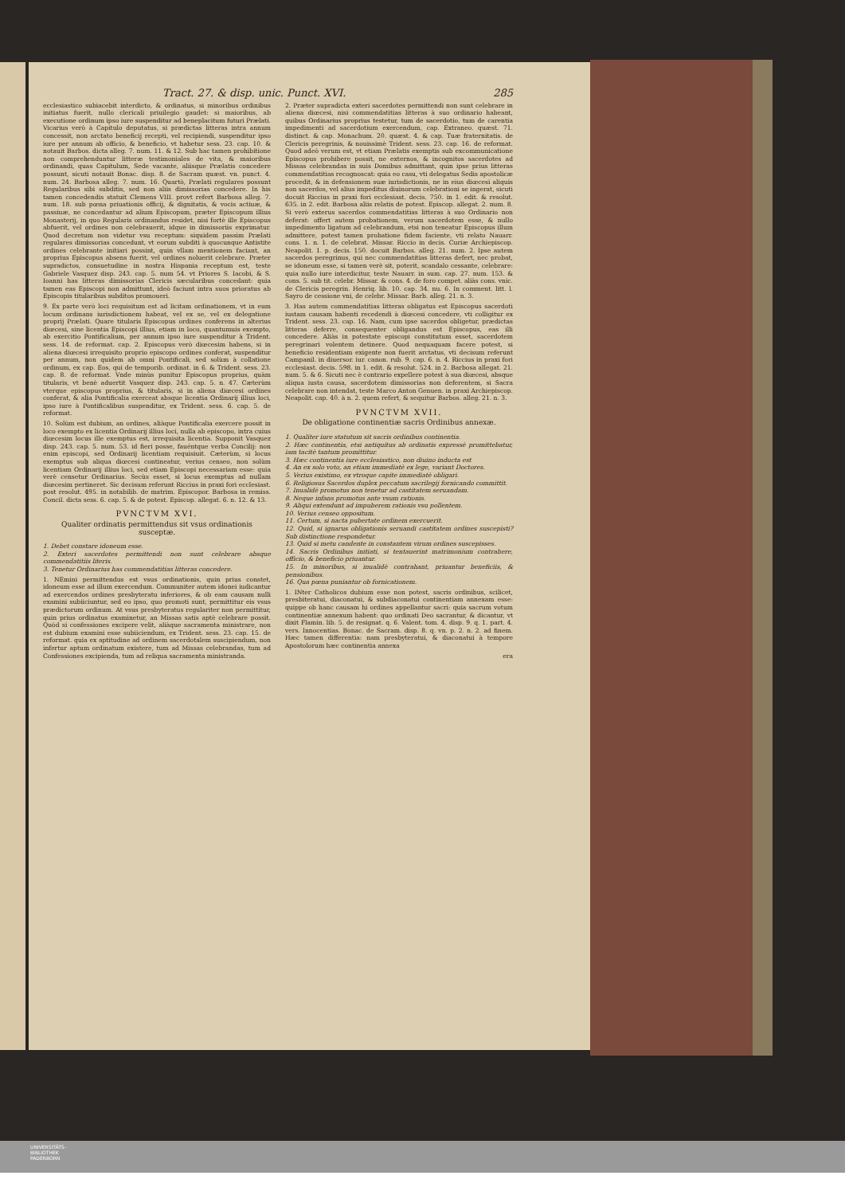Tract. 27. & disp. unic. Punct. XVI. 285
ecclesiastico subiacebit interdicto, & ordinatus, si minoribus ordinibus initiatus fuerit, nullo clericali priuilegio gaudet: si maioribus, ab executione ordinum ipso iure suspenditur ad beneplacitum futuri Prælati. Vicarius verò à Capitulo deputatus, si prædictas litteras intra annum concessit, non arctato beneficij recepti, vel recipiendi, suspenditur ipso iure per annum ab officio, & beneficio, vt habetur sess. 23. cap. 10. & notauit Barbos. dicta alleg. 7. num. 11. & 12. Sub hac tamen prohibitione non comprehenduntur litteræ testimoniales de vita, & maioribus ordinandi, quas Capitulum, Sede vacante, aliisque Prælatis concedere possunt, sicuti notauit Bonac. disp. 8. de Sacram quæst. vn. punct. 4. num. 24. Barbosa alleg. 7. num. 16. Quartò, Prælati regulares possunt Regularibus sibi subditis, sed non aliis dimissorias concedere. In his tamen concedendis statuit Clemens VIII. provt refert Barbosa alleg. 7. num. 18. sub pœna priuationis officij, & dignitatis, & vocis actiuæ, & passiuæ, ne concedantur ad alium Episcopum, præter Episcopum illius Monasterij, in quo Regularis ordinandus residet, nisi fortè ille Episcopus abfuerit, vel ordines non celebrauerit, idque in dimissoriis exprimatur. Quod decretum non videtur vsu receptum: siquidem passim Prælati regulares dimissorias concedunt, vt eorum subditi à quocunque Antistite ordines celebrante initiari possint, quin vllam mentionem faciant, an proprius Episcopus absens fuerit, vel ordines noluerit celebrare. Præter supradictos, consuetudine in nostra Hispania receptum est, teste Gabriele Vasquez disp. 243. cap. 5. num 54. vt Priores S. Iacobi, & S. Ioanni has litteras dimissorias Clericis sæcularibus concedant: quia tamen eas Episcopi non admittunt, ideò faciunt intra suos prioratus ab Episcopis titularibus subditos promoueri.
9. Ex parte verò loci requisitum est ad licitam ordinationem, vt in eum locum ordinans iurisdictionem habeat, vel ex se, vel ex delegatione proprij Prælati. Quare titularis Episcopus ordines conferens in alterius diœcesi, sine licentia Episcopi illius, etiam in loco, quantumuis exempto, ab exercitio Pontificalium, per annum ipso iure suspenditur à Trident. sess. 14. de reformat. cap. 2. Episcopus verò diœcesim habens, si in aliena diœcesi irrequisito proprio episcopo ordines conferat, suspenditur per annum, non quidem ab omni Pontificali, sed solùm à collatione ordinum, ex cap. Eos, qui de temporib. ordinat. in 6. & Trident. sess. 23. cap. 8. de reformat. Vnde minùs punitur Episcopus proprius, quàm titularis, vt benè aduertit Vasquez disp. 243. cap. 5. n. 47. Cæterùm vterque episcopus proprius, & titularis, si in aliena diœcesi ordines conferat, & alia Pontificalia exerceat absque licentia Ordinarij illius loci, ipso iure à Pontificalibus suspenditur, ex Trident. sess. 6. cap. 5. de reformat.
10. Solùm est dubium, an ordines, aliàque Pontificalia exercere possit in loco exempto ex licentia Ordinarij illius loci, nulla ab episcopo, intra cuius diœcesim locus ille exemptus est, irrequisita licentia. Supponit Vasquez disp. 243. cap. 5. num. 53. id fieri posse, fauéntque verba Concilij: non enim episcopi, sed Ordinarij licentiam requisiuit. Cæterùm, si locus exemptus sub aliqua diœcesi contineatur, verius censeo, non solùm licentiam Ordinarij illius loci, sed etiam Episcopi necessariam esse: quia verè censetur Ordinarius. Secùs esset, si locus exemptus ad nullam diœcesim pertineret. Sic decisum referunt Riccius in praxi fori ecclesiast. post resolut. 495. in notabilib. de matrim. Episcopor. Barbosa in remiss. Concil. dicta sess. 6. cap. 5. & de potest. Episcop. allegat. 6. n. 12. & 13.
PVNCTVM XVI.
Qualiter ordinatis permittendus sit vsus ordinationis susceptæ.
1. Debet constare idoneum esse.
2. Exteri sacerdotes permittendi non sunt celebrare absque commendatitiis literis.
3. Tenetur Ordinarius has commendatitias litteras concedere.
1. NEmini permittendus est vsus ordinationis, quin prius constet, idoneum esse ad illum exercendum. Communiter autem idonei iudicantur ad exercendos ordines presbyteratu inferiores, & ob eam causam nulli examini subiiciuntur, sed eo ipso, quo promoti sunt, permittitur eis vsus prædictorum ordinum. At vsus presbyteratus regulariter non permittitur, quin prius ordinatus examinetur, an Missas satis aptè celebrare possit. Quòd si confessiones excipere velit, aliàque sacramenta ministrare, non est dubium examini esse subiiciendum, ex Trident. sess. 23. cap. 15. de reformat. quia ex aptitudine ad ordinem sacerdotalem suscipiendum, non infertur aptum ordinatum existere, tum ad Missas celebrandas, tum ad Confessiones excipienda, tum ad reliqua sacramenta ministranda.
2. Præter supradicta exteri sacerdotes permittendi non sunt celebrare in aliena diœcesi, nisi commendatitias litteras à suo ordinario habeant, quibus Ordinarius proprius testetur, tum de sacerdotio, tum de carentia impedimenti ad sacerdotium exercendum, cap. Extraneo. quæst. 71. distinct. & cap. Monachum. 20. quæst. 4. & cap. Tuæ fraternitatis. de Clericis peregrinis, & nouissimè Trident. sess. 23. cap. 16. de reformat. Quod adeò verum est, vt etiam Prælatis exemptis sub excommunicatione Episcopus prohibere possit, ne externos, & incognitos sacerdotes ad Missas celebrandas in suis Domibus admittant, quin ipse prius litteras commendatitias recognoscat: quia eo casu, vti delegatus Sedis apostolicæ procedit, & in defensionem suæ iurisdictionis, ne in eius diœcesi aliquis non sacerdos, vel alius impeditus diuinorum celebrationi se ingerat, sicuti docuit Riccius in praxi fori ecclesiast. decis. 750. in 1. edit. & resolut. 635. in 2. edit. Barbosa aliis relatis de potest. Episcop. allegat. 2. num. 8. Si verò exterus sacerdos commendatitias litteras à suo Ordinario non deferat: offert autem probationem, verum sacerdotem esse, & nullo impedimento ligatum ad celebrandum, etsi non teneatur Episcopus illum admittere, potest tamen probatione fidem faciente, vti relato Nauarr. cons. 1. n. 1. de celebrat. Missar. Riccio in decis. Curiæ Archiepiscop. Neapolit. 1. p. decis. 150. docuit Barbos. alleg. 21. num. 2. Ipse autem sacerdos peregrinus, qui nec commendatitias litteras defert, nec probat, se idoneum esse, si tamen verè sit, poterit, scandalo cessante, celebrare: quia nullo iure interdicitur, teste Nauarr. in sum. cap. 27. num. 153. & cons. 5. sub tit. celebr. Missar. & cons. 4. de foro compet. aliàs cons. vnic. de Clericis peregrin. Henriq. lib. 10. cap. 34. nu. 6. In comment. litt. l. Sayro de cessione vni, de celebr. Missar. Barb. alleg. 21. n. 3.
3. Has autem commendatitias litteras obligatus est Episcopus sacerdoti iustam causam habenti recedendi à diœcesi concedere, vti colligitur ex Trident. sess. 23. cap. 16. Nam, cum ipse sacerdos obligetur, prædictas litteras deferre, consequenter obligandus est Episcopus, eas illi concedere. Aliàs in potestate episcopi constitutum esset, sacerdotem peregrinari volentem detinere. Quod nequaquam facere potest, si beneficio residentiam exigente non fuerit arctatus, vti decisum referunt Campanil. in diuersor. iur. canon. rub. 9. cap. 6. n. 4. Riccius in praxi fori ecclesiast. decis. 598. in 1. edit. & resolut. 524. in 2. Barbosa allegat. 21. num. 5. & 6. Sicuti nec è contrario expellere potest à sua diœcesi, absque aliqua iusta causa, sacerdotem dimissorias non deferentem, si Sacra celebrare non intendat, teste Marco Anton Genuen. in praxi Archiepiscop. Neapolit. cap. 40. à n. 2. quem refert, & sequitur Barbos. alleg. 21. n. 3.
PVNCTVM XVII.
De obligatione continentiæ sacris Ordinibus annexæ.
1. Qualiter iure statutum sit sacris ordinibus continentia.
2. Hæc continentia, etsi antiquitus ab ordinatis expressè promittebatur, iam tacitè tantum promittitur.
3. Hæc continentia iure ecclesiastico, non diuino inducta est
4. An ex solo voto, an etiam immediatè ex lege, variant Doctores.
5. Verius existimo, ex vtroque capite immediatè obligari.
6. Religiosus Sacerdos duplex peccatum sacrilegij fornicando committit.
7. Inualidè promotus non tenetur ad castitatem seruandam.
8. Neque infans promotus ante vsum rationis.
9. Aliqui extendunt ad impuberem rationis vsu pollentem.
10. Verius censeo oppositum.
11. Certum, si nacta pubertate ordinem exercuerit.
12. Quid, si ignarus obligationis seruandi castitatem ordines suscepisti? Sub distinctione respondetur.
13. Quid si metu candente in constantem virum ordines suscepisses.
14. Sacris Ordinibus initiati, si tentauerint matrimonium contrahere, officio, & beneficio priuantur.
15. In minoribus, si inualidè contrahant, priuantur beneficiis, & pensionibus.
16. Qua pœna puniantur ob fornicationem.
1. INter Catholicos dubium esse non potest, sacris ordinibus, scilicet, presbiteratui, diaconatui, & subdiaconatui continentiam annexam esse: quippe ob hanc causam hi ordines appellantur sacri: quia sacrum votum continentiæ annexum habent: quo ordinati Deo sacrantur, & dicantur, vt dixit Flamin. lib. 5. de resignat. q. 6. Valent. tom. 4. disp. 9. q. 1. part. 4. vers. Innocentias. Bonac. de Sacram. disp. 8. q. vn. p. 2. n. 2. ad finem. Hæc tamen differentia: nam presbyteratui, & diaconatui à tempore Apostolorum hæc continentia annexa
era
UNIVERSITÄTS-
BIBLIOTHEK
PADERBORN